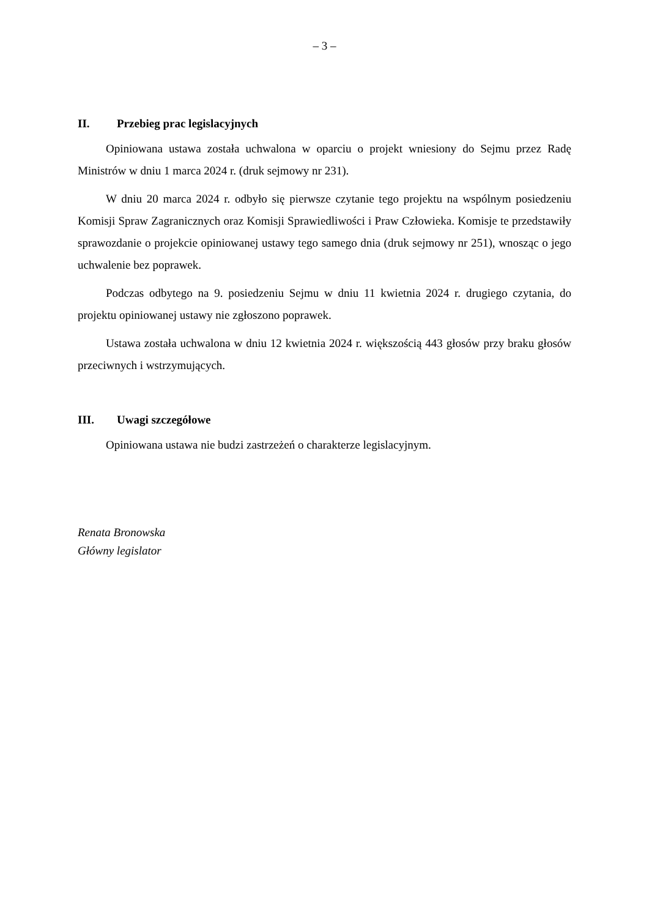– 3 –
II. Przebieg prac legislacyjnych
Opiniowana ustawa została uchwalona w oparciu o projekt wniesiony do Sejmu przez Radę Ministrów w dniu 1 marca 2024 r. (druk sejmowy nr 231).
W dniu 20 marca 2024 r. odbyło się pierwsze czytanie tego projektu na wspólnym posiedzeniu Komisji Spraw Zagranicznych oraz Komisji Sprawiedliwości i Praw Człowieka. Komisje te przedstawiły sprawozdanie o projekcie opiniowanej ustawy tego samego dnia (druk sejmowy nr 251), wnosząc o jego uchwalenie bez poprawek.
Podczas odbytego na 9. posiedzeniu Sejmu w dniu 11 kwietnia 2024 r. drugiego czytania, do projektu opiniowanej ustawy nie zgłoszono poprawek.
Ustawa została uchwalona w dniu 12 kwietnia 2024 r. większością 443 głosów przy braku głosów przeciwnych i wstrzymujących.
III. Uwagi szczegółowe
Opiniowana ustawa nie budzi zastrzeżeń o charakterze legislacyjnym.
Renata Bronowska
Główny legislator